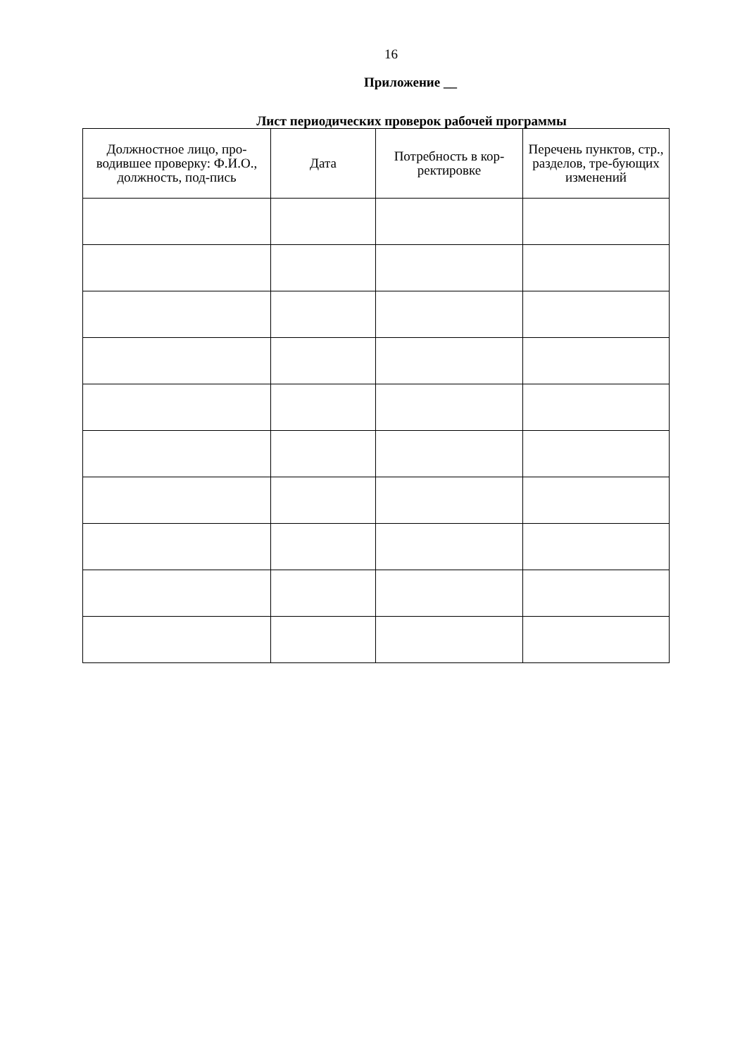16
Приложение __
Лист периодических проверок рабочей программы
| Должностное лицо, про-водившее проверку: Ф.И.О., должность, под-пись | Дата | Потребность в кор-ректировке | Перечень пунктов, стр., разделов, тре-бующих изменений |
| --- | --- | --- | --- |